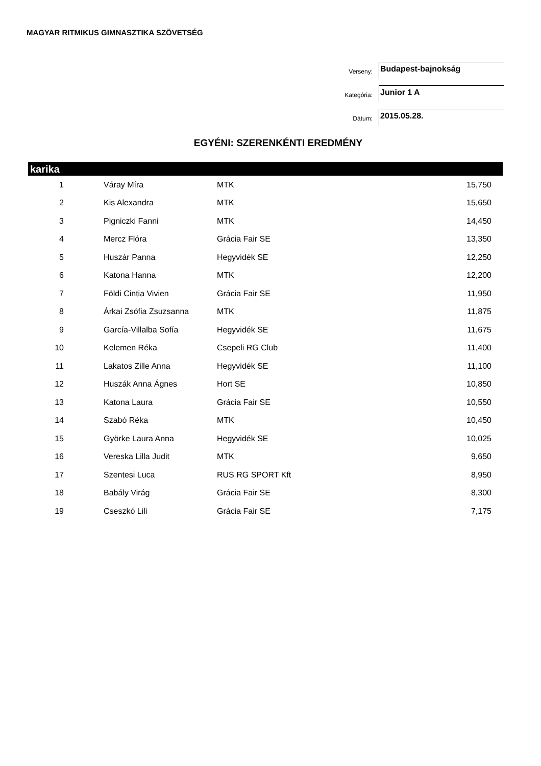MAGYAR RITMIKUS GIMNASZTIKA SZÖVETSÉG
Verseny:
Budapest-bajnokság
Kategória:
Junior 1 A
Dátum:
2015.05.28.
EGYÉNI: SZERENKÉNTI EREDMÉNY
karika
| 1 | Váray Míra | MTK | 15,750 |
| 2 | Kis Alexandra | MTK | 15,650 |
| 3 | Pigniczki Fanni | MTK | 14,450 |
| 4 | Mercz Flóra | Grácia Fair SE | 13,350 |
| 5 | Huszár Panna | Hegyvidék SE | 12,250 |
| 6 | Katona Hanna | MTK | 12,200 |
| 7 | Földi Cintia Vivien | Grácia Fair SE | 11,950 |
| 8 | Árkai Zsófia Zsuzsanna | MTK | 11,875 |
| 9 | García-Villalba Sofía | Hegyvidék SE | 11,675 |
| 10 | Kelemen Réka | Csepeli RG Club | 11,400 |
| 11 | Lakatos Zille Anna | Hegyvidék SE | 11,100 |
| 12 | Huszák Anna Ágnes | Hort SE | 10,850 |
| 13 | Katona Laura | Grácia Fair SE | 10,550 |
| 14 | Szabó Réka | MTK | 10,450 |
| 15 | Györke Laura Anna | Hegyvidék SE | 10,025 |
| 16 | Vereska Lilla Judit | MTK | 9,650 |
| 17 | Szentesi Luca | RUS RG SPORT Kft | 8,950 |
| 18 | Babály Virág | Grácia Fair SE | 8,300 |
| 19 | Cseszkó Lili | Grácia Fair SE | 7,175 |